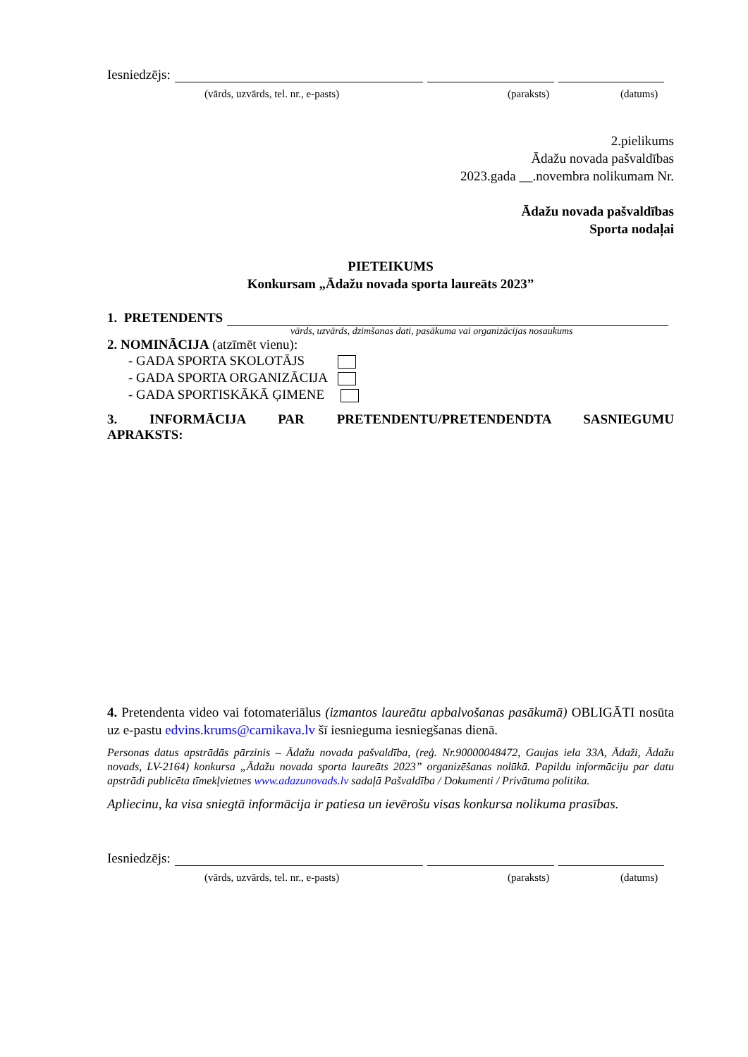Iesniedzējs:
(vārds, uzvārds, tel. nr., e-pasts) (paraksts) (datums)
2.pielikums
Ādažu novada pašvaldības
2023.gada __.novembra nolikumam Nr.
Ādažu novada pašvaldības
Sporta nodaļai
PIETEIKUMS
Konkursam „Ādažu novada sporta laureāts 2023”
1. PRETENDENTS
vārds, uzvārds, dzimšanas dati, pasākuma vai organizācijas nosaukums
2. NOMINĀCIJA (atzīmēt vienu):
- GADA SPORTA SKOLOTĀJS
- GADA SPORTA ORGANIZĀCIJA
- GADA SPORTISKĀKĀ ĢIMENE
3. INFORMĀCIJA PAR PRETENDENTU/PRETENDENDTA SASNIEGUMU
APRAKSTS:
4. Pretendenta video vai fotomateriālus (izmantos laureātu apbalvošanas pasākumā) OBLIGĀTI nosūta uz e-pastu edvins.krums@carnikava.lv šī iesnieguma iesniegšanas dienā.
Personas datus apstrādās pārzinis – Ādažu novada pašvaldība, (reģ. Nr.90000048472, Gaujas iela 33A, Ādaži, Ādažu novads, LV-2164) konkursa „Ādažu novada sporta laureāts 2023” organizēšanas nolūkā. Papildu informāciju par datu apstrādi publicēta tīmekļvietnes www.adazunovads.lv sadaļā Pašvaldība / Dokumenti / Privātuma politika.
Apliecinu, ka visa sniegtā informācija ir patiesa un ievērošu visas konkursa nolikuma prasības.
Iesniedzējs:
(vārds, uzvārds, tel. nr., e-pasts) (paraksts) (datums)